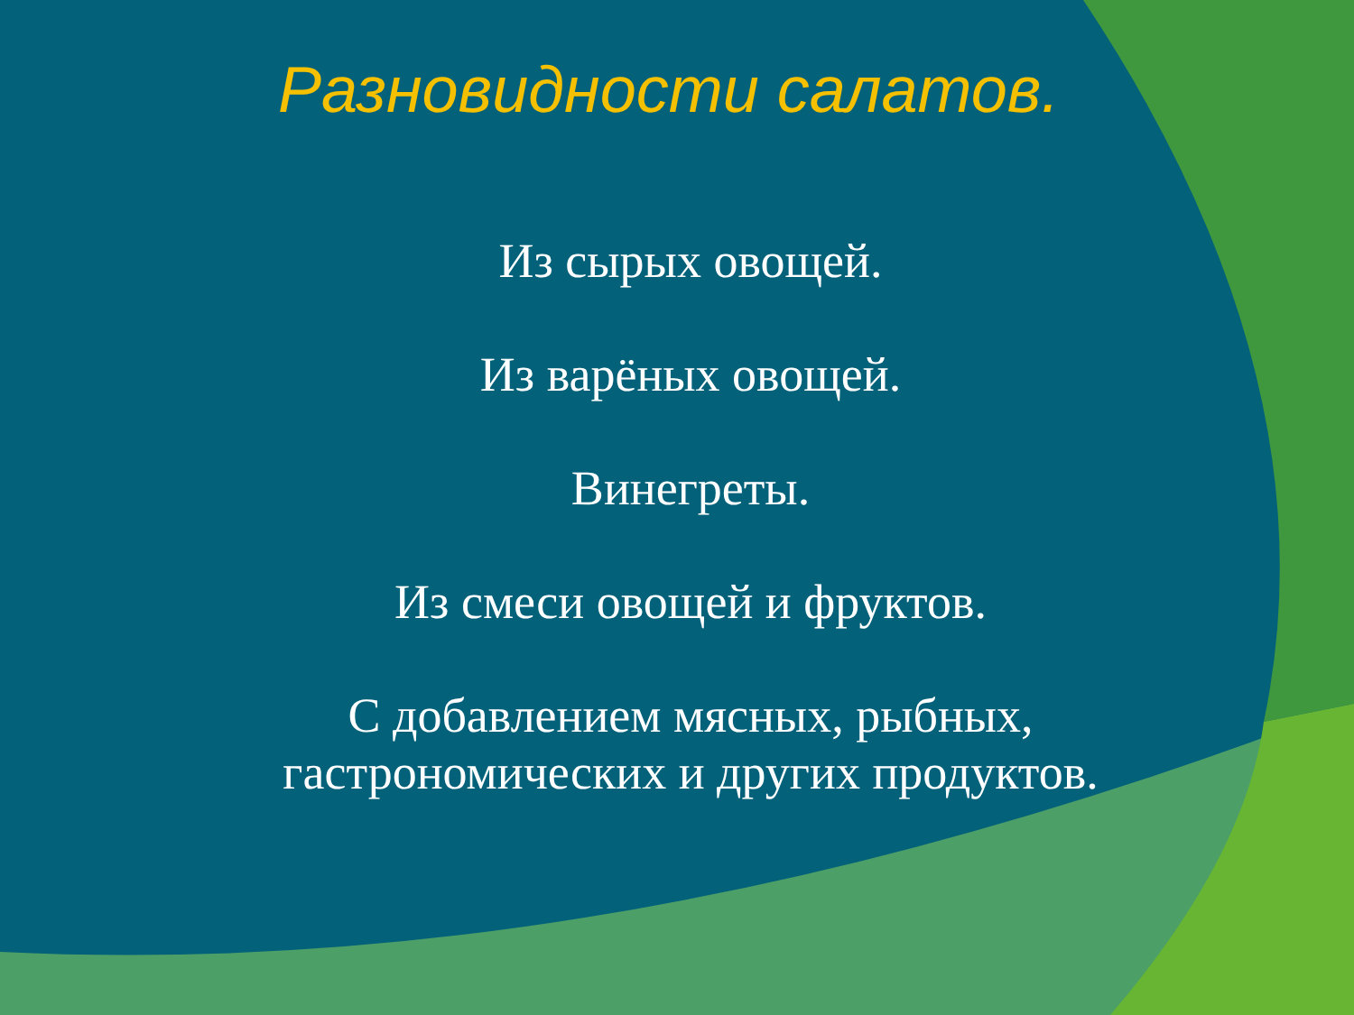Разновидности салатов.
Из сырых овощей.
Из варёных овощей.
Винегреты.
Из смеси овощей и фруктов.
С добавлением мясных, рыбных, гастрономических и других продуктов.